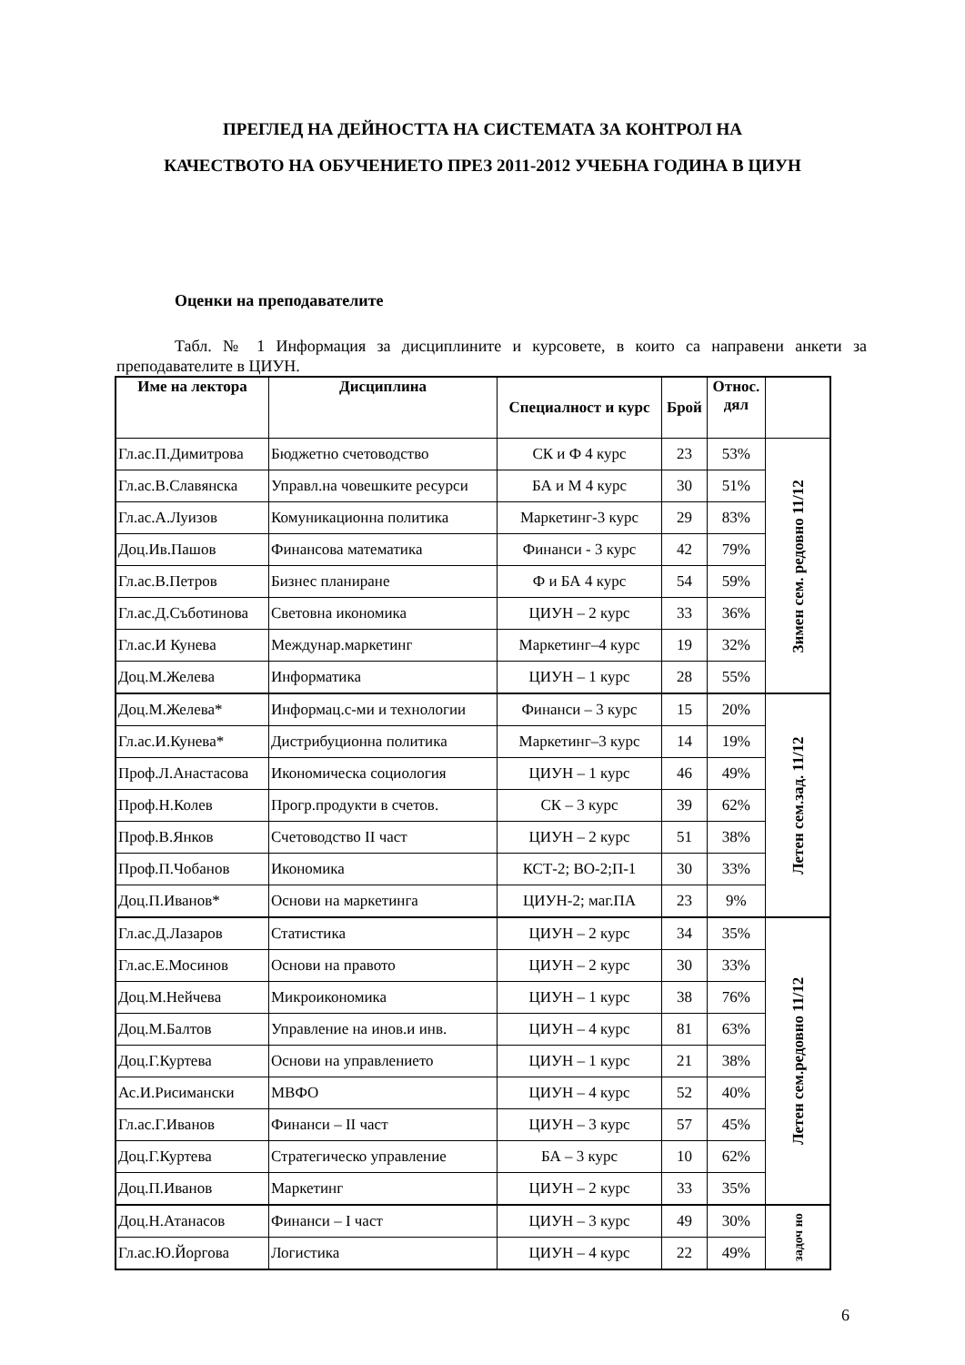ПРЕГЛЕД НА ДЕЙНОСТТА НА СИСТЕМАТА ЗА КОНТРОЛ НА
КАЧЕСТВОТО НА ОБУЧЕНИЕТО ПРЕЗ 2011-2012 УЧЕБНА ГОДИНА В ЦИУН
Оценки на преподавателите
Табл. № 1 Информация за дисциплините и курсовете, в които са направени анкети за преподавателите в ЦИУН.
| Име на лектора | Дисциплина | Специалност и курс | Брой | Относ. дял | |
| --- | --- | --- | --- | --- | --- |
| Гл.ас.П.Димитрова | Бюджетно счетоводство | СК и Ф 4 курс | 23 | 53% | Зимен сем. редовно 11/12 |
| Гл.ас.В.Славянска | Управл.на човешките ресурси | БА и М 4 курс | 30 | 51% | |
| Гл.ас.А.Луизов | Комуникационна политика | Маркетинг-3 курс | 29 | 83% | |
| Доц.Ив.Пашов | Финансова математика | Финанси - 3 курс | 42 | 79% | |
| Гл.ас.В.Петров | Бизнес планиране | Ф и БА 4 курс | 54 | 59% | |
| Гл.ас.Д.Съботинова | Световна икономика | ЦИУН – 2 курс | 33 | 36% | |
| Гл.ас.И Кунева | Междунар.маркетинг | Маркетинг–4 курс | 19 | 32% | |
| Доц.М.Желева | Информатика | ЦИУН – 1 курс | 28 | 55% | |
| Доц.М.Желева* | Информац.с-ми и технологии | Финанси – 3 курс | 15 | 20% | Летен сем.зад. 11/12 |
| Гл.ас.И.Кунева* | Дистрибуционна политика | Маркетинг–3 курс | 14 | 19% | |
| Проф.Л.Анастасова | Икономическа социология | ЦИУН – 1 курс | 46 | 49% | |
| Проф.Н.Колев | Прогр.продукти в счетов. | СК – 3 курс | 39 | 62% | |
| Проф.В.Янков | Счетоводство II част | ЦИУН – 2 курс | 51 | 38% | |
| Проф.П.Чобанов | Икономика | КСТ-2; ВО-2;П-1 | 30 | 33% | |
| Доц.П.Иванов* | Основи на маркетинга | ЦИУН-2; маг.ПА | 23 | 9% | |
| Гл.ас.Д.Лазаров | Статистика | ЦИУН – 2 курс | 34 | 35% | Летен сем.редовно 11/12 |
| Гл.ас.Е.Мосинов | Основи на правото | ЦИУН – 2 курс | 30 | 33% | |
| Доц.М.Нейчева | Микроикономика | ЦИУН – 1 курс | 38 | 76% | |
| Доц.М.Балтов | Управление на инов.и инв. | ЦИУН – 4 курс | 81 | 63% | |
| Доц.Г.Куртева | Основи на управлението | ЦИУН – 1 курс | 21 | 38% | |
| Ас.И.Рисимански | МВФО | ЦИУН – 4 курс | 52 | 40% | |
| Гл.ас.Г.Иванов | Финанси – II част | ЦИУН – 3 курс | 57 | 45% | |
| Доц.Г.Куртева | Стратегическо управление | БА – 3 курс | 10 | 62% | |
| Доц.П.Иванов | Маркетинг | ЦИУН – 2 курс | 33 | 35% | |
| Доц.Н.Атанасов | Финанси – I част | ЦИУН – 3 курс | 49 | 30% | задоч но |
| Гл.ас.Ю.Йоргова | Логистика | ЦИУН – 4 курс | 22 | 49% | |
6